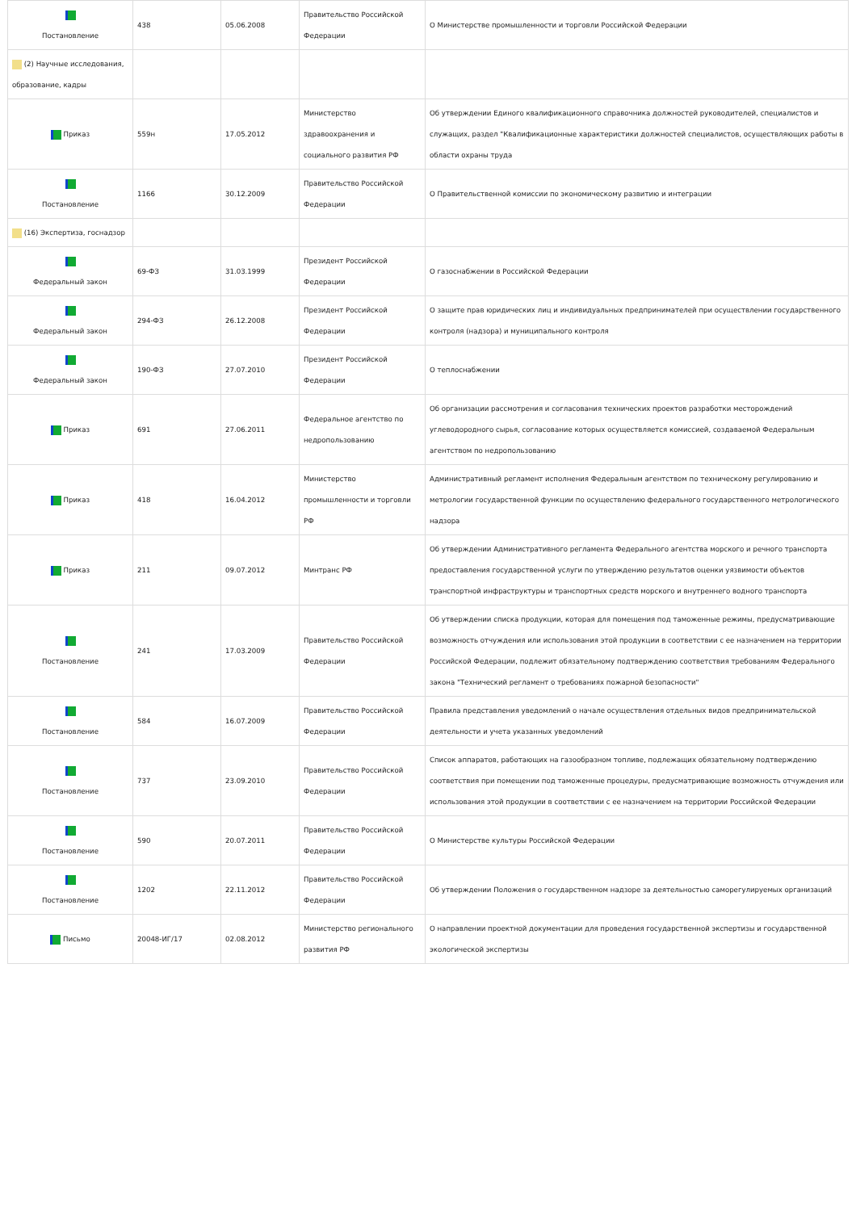| Постановление | 438 | 05.06.2008 | Правительство Российской Федерации | О Министерстве промышленности и торговли Российской Федерации |
| (2) Научные исследования, образование, кадры | | | | |
| Приказ | 559н | 17.05.2012 | Министерство здравоохранения и социального развития РФ | Об утверждении Единого квалификационного справочника должностей руководителей, специалистов и служащих, раздел "Квалификационные характеристики должностей специалистов, осуществляющих работы в области охраны труда |
| Постановление | 1166 | 30.12.2009 | Правительство Российской Федерации | О Правительственной комиссии по экономическому развитию и интеграции |
| (16) Экспертиза, госнадзор | | | | |
| Федеральный закон | 69-ФЗ | 31.03.1999 | Президент Российской Федерации | О газоснабжении в Российской Федерации |
| Федеральный закон | 294-ФЗ | 26.12.2008 | Президент Российской Федерации | О защите прав юридических лиц и индивидуальных предпринимателей при осуществлении государственного контроля (надзора) и муниципального контроля |
| Федеральный закон | 190-ФЗ | 27.07.2010 | Президент Российской Федерации | О теплоснабжении |
| Приказ | 691 | 27.06.2011 | Федеральное агентство по недропользованию | Об организации рассмотрения и согласования технических проектов разработки месторождений углеводородного сырья, согласование которых осуществляется комиссией, создаваемой Федеральным агентством по недропользованию |
| Приказ | 418 | 16.04.2012 | Министерство промышленности и торговли РФ | Административный регламент исполнения Федеральным агентством по техническому регулированию и метрологии государственной функции по осуществлению федерального государственного метрологического надзора |
| Приказ | 211 | 09.07.2012 | Минтранс РФ | Об утверждении Административного регламента Федерального агентства морского и речного транспорта предоставления государственной услуги по утверждению результатов оценки уязвимости объектов транспортной инфраструктуры и транспортных средств морского и внутреннего водного транспорта |
| Постановление | 241 | 17.03.2009 | Правительство Российской Федерации | Об утверждении списка продукции, которая для помещения под таможенные режимы, предусматривающие возможность отчуждения или использования этой продукции в соответствии с ее назначением на территории Российской Федерации, подлежит обязательному подтверждению соответствия требованиям Федерального закона "Технический регламент о требованиях пожарной безопасности" |
| Постановление | 584 | 16.07.2009 | Правительство Российской Федерации | Правила представления уведомлений о начале осуществления отдельных видов предпринимательской деятельности и учета указанных уведомлений |
| Постановление | 737 | 23.09.2010 | Правительство Российской Федерации | Список аппаратов, работающих на газообразном топливе, подлежащих обязательному подтверждению соответствия при помещении под таможенные процедуры, предусматривающие возможность отчуждения или использования этой продукции в соответствии с ее назначением на территории Российской Федерации |
| Постановление | 590 | 20.07.2011 | Правительство Российской Федерации | О Министерстве культуры Российской Федерации |
| Постановление | 1202 | 22.11.2012 | Правительство Российской Федерации | Об утверждении Положения о государственном надзоре за деятельностью саморегулируемых организаций |
| Письмо | 20048-ИГ/17 | 02.08.2012 | Министерство регионального развития РФ | О направлении проектной документации для проведения государственной экспертизы и государственной экологической экспертизы |